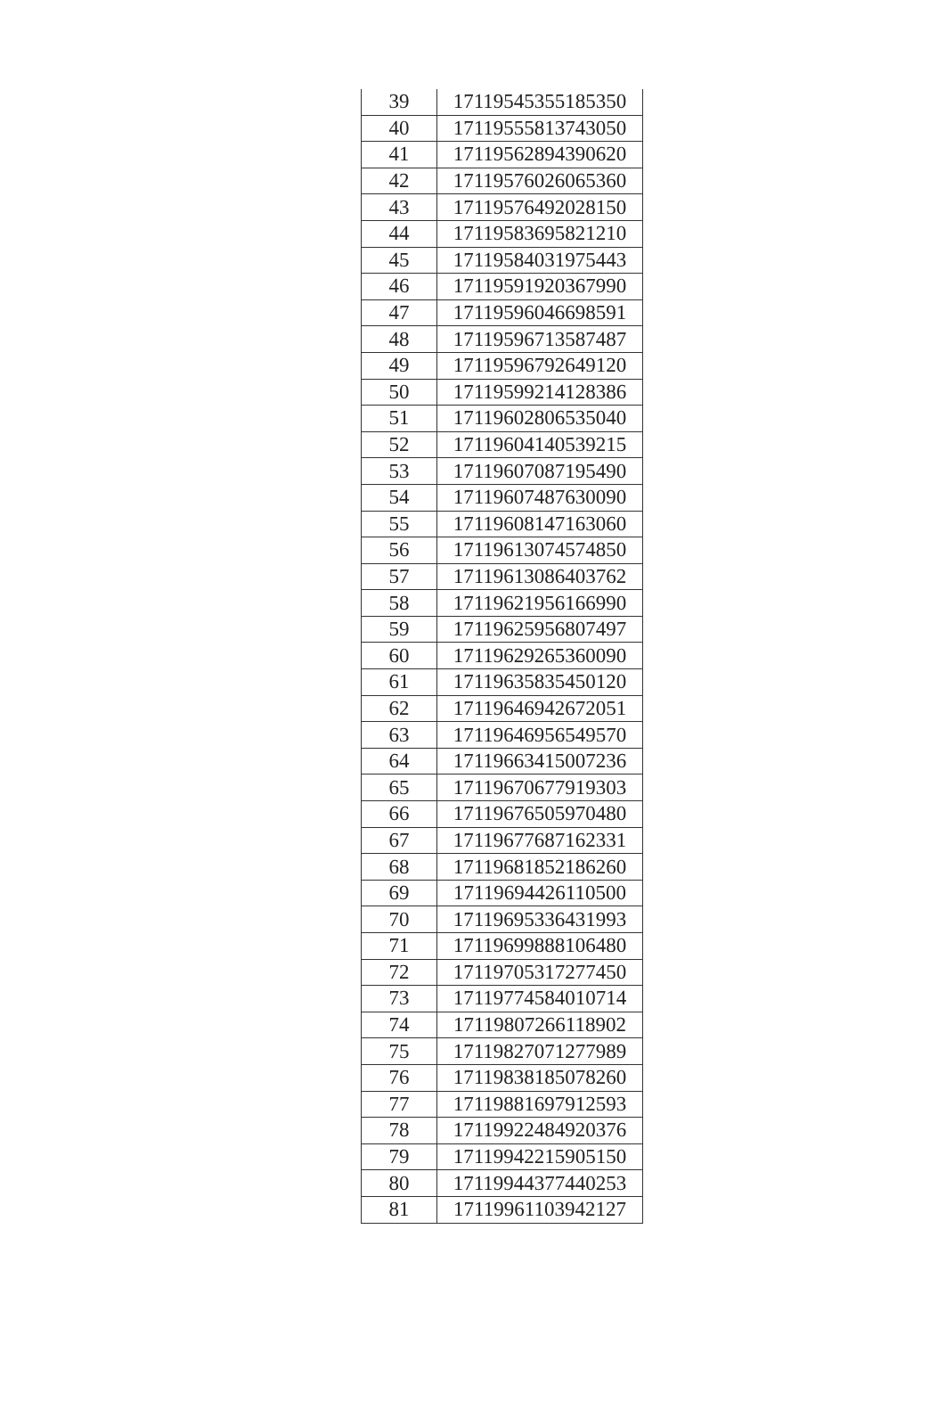| 39 | 17119545355185350 |
| 40 | 17119555813743050 |
| 41 | 17119562894390620 |
| 42 | 17119576026065360 |
| 43 | 17119576492028150 |
| 44 | 17119583695821210 |
| 45 | 17119584031975443 |
| 46 | 17119591920367990 |
| 47 | 17119596046698591 |
| 48 | 17119596713587487 |
| 49 | 17119596792649120 |
| 50 | 17119599214128386 |
| 51 | 17119602806535040 |
| 52 | 17119604140539215 |
| 53 | 17119607087195490 |
| 54 | 17119607487630090 |
| 55 | 17119608147163060 |
| 56 | 17119613074574850 |
| 57 | 17119613086403762 |
| 58 | 17119621956166990 |
| 59 | 17119625956807497 |
| 60 | 17119629265360090 |
| 61 | 17119635835450120 |
| 62 | 17119646942672051 |
| 63 | 17119646956549570 |
| 64 | 17119663415007236 |
| 65 | 17119670677919303 |
| 66 | 17119676505970480 |
| 67 | 17119677687162331 |
| 68 | 17119681852186260 |
| 69 | 17119694426110500 |
| 70 | 17119695336431993 |
| 71 | 17119699888106480 |
| 72 | 17119705317277450 |
| 73 | 17119774584010714 |
| 74 | 17119807266118902 |
| 75 | 17119827071277989 |
| 76 | 17119838185078260 |
| 77 | 17119881697912593 |
| 78 | 17119922484920376 |
| 79 | 17119942215905150 |
| 80 | 17119944377440253 |
| 81 | 17119961103942127 |